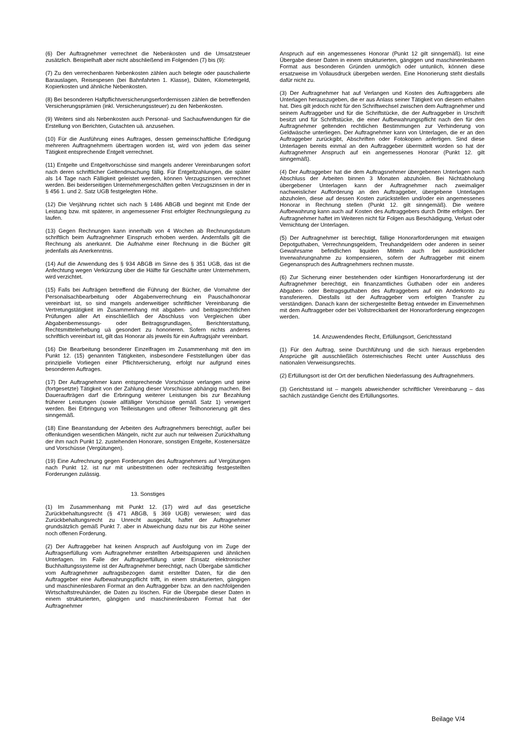(6) Der Auftragnehmer verrechnet die Nebenkosten und die Umsatzsteuer zusätzlich. Beispielhaft aber nicht abschließend im Folgenden (7) bis (9):
(7) Zu den verrechenbaren Nebenkosten zählen auch belegte oder pauschalierte Barauslagen, Reisespesen (bei Bahnfahrten 1. Klasse), Diäten, Kilometergeld, Kopierkosten und ähnliche Nebenkosten.
(8) Bei besonderen Haftpflichtversicherungserfordernissen zählen die betreffenden Versicherungsprämien (inkl. Versicherungssteuer) zu den Nebenkosten.
(9) Weiters sind als Nebenkosten auch Personal- und Sachaufwendungen für die Erstellung von Berichten, Gutachten uä. anzusehen.
(10) Für die Ausführung eines Auftrages, dessen gemeinschaftliche Erledigung mehreren Auftragnehmern übertragen worden ist, wird von jedem das seiner Tätigkeit entsprechende Entgelt verrechnet.
(11) Entgelte und Entgeltvorschüsse sind mangels anderer Vereinbarungen sofort nach deren schriftlicher Geltendmachung fällig. Für Entgeltzahlungen, die später als 14 Tage nach Fälligkeit geleistet werden, können Verzugszinsen verrechnet werden. Bei beiderseitigen Unternehmergeschäften gelten Verzugszinsen in der in § 456 1. und 2. Satz UGB festgelegten Höhe.
(12) Die Verjährung richtet sich nach § 1486 ABGB und beginnt mit Ende der Leistung bzw. mit späterer, in angemessener Frist erfolgter Rechnungslegung zu laufen.
(13) Gegen Rechnungen kann innerhalb von 4 Wochen ab Rechnungsdatum schriftlich beim Auftragnehmer Einspruch erhoben werden. Andernfalls gilt die Rechnung als anerkannt. Die Aufnahme einer Rechnung in die Bücher gilt jedenfalls als Anerkenntnis.
(14) Auf die Anwendung des § 934 ABGB im Sinne des § 351 UGB, das ist die Anfechtung wegen Verkürzung über die Hälfte für Geschäfte unter Unternehmern, wird verzichtet.
(15) Falls bei Aufträgen betreffend die Führung der Bücher, die Vornahme der Personalsachbearbeitung oder Abgabenverrechnung ein Pauschalhonorar vereinbart ist, so sind mangels anderweitiger schriftlicher Vereinbarung die Vertretungstätigkeit im Zusammenhang mit abgaben- und beitragsrechtlichen Prüfungen aller Art einschließlich der Abschluss von Vergleichen über Abgabenbemessungs- oder Beitragsgrundlagen, Berichterstattung, Rechtsmittelerhebung uä gesondert zu honorieren. Sofern nichts anderes schriftlich vereinbart ist, gilt das Honorar als jeweils für ein Auftragsjahr vereinbart.
(16) Die Bearbeitung besonderer Einzelfragen im Zusammenhang mit den im Punkt 12. (15) genannten Tätigkeiten, insbesondere Feststellungen über das prinzipielle Vorliegen einer Pflichtversicherung, erfolgt nur aufgrund eines besonderen Auftrages.
(17) Der Auftragnehmer kann entsprechende Vorschüsse verlangen und seine (fortgesetzte) Tätigkeit von der Zahlung dieser Vorschüsse abhängig machen. Bei Daueraufträgen darf die Erbringung weiterer Leistungen bis zur Bezahlung früherer Leistungen (sowie allfälliger Vorschüsse gemäß Satz 1) verweigert werden. Bei Erbringung von Teilleistungen und offener Teilhonorierung gilt dies sinngemäß.
(18) Eine Beanstandung der Arbeiten des Auftragnehmers berechtigt, außer bei offenkundigen wesentlichen Mängeln, nicht zur auch nur teilweisen Zurückhaltung der ihm nach Punkt 12. zustehenden Honorare, sonstigen Entgelte, Kostenersätze und Vorschüsse (Vergütungen).
(19) Eine Aufrechnung gegen Forderungen des Auftragnehmers auf Vergütungen nach Punkt 12. ist nur mit unbestrittenen oder rechtskräftig festgestellten Forderungen zulässig.
13. Sonstiges
(1) Im Zusammenhang mit Punkt 12. (17) wird auf das gesetzliche Zurückbehaltungsrecht (§ 471 ABGB, § 369 UGB) verwiesen; wird das Zurückbehaltungsrecht zu Unrecht ausgeübt, haftet der Auftragnehmer grundsätzlich gemäß Punkt 7. aber in Abweichung dazu nur bis zur Höhe seiner noch offenen Forderung.
(2) Der Auftraggeber hat keinen Anspruch auf Ausfolgung von im Zuge der Auftragserfüllung vom Auftragnehmer erstellten Arbeitspapieren und ähnlichen Unterlagen. Im Falle der Auftragserfüllung unter Einsatz elektronischer Buchhaltungssysteme ist der Auftragnehmer berechtigt, nach Übergabe sämtlicher vom Auftragnehmer auftragsbezogen damit erstellter Daten, für die den Auftraggeber eine Aufbewahrungspflicht trifft, in einem strukturierten, gängigen und maschinenlesbaren Format an den Auftraggeber bzw. an den nachfolgenden Wirtschaftstreuhänder, die Daten zu löschen. Für die Übergabe dieser Daten in einem strukturierten, gängigen und maschinenlesbaren Format hat der Auftragnehmer
Anspruch auf ein angemessenes Honorar (Punkt 12 gilt sinngemäß). Ist eine Übergabe dieser Daten in einem strukturierten, gängigen und maschinenlesbaren Format aus besonderen Gründen unmöglich oder untunlich, können diese ersatzweise im Vollausdruck übergeben werden. Eine Honorierung steht diesfalls dafür nicht zu.
(3) Der Auftragnehmer hat auf Verlangen und Kosten des Auftraggebers alle Unterlagen herauszugeben, die er aus Anlass seiner Tätigkeit von diesem erhalten hat. Dies gilt jedoch nicht für den Schriftwechsel zwischen dem Auftragnehmer und seinem Auftraggeber und für die Schriftstücke, die der Auftraggeber in Urschrift besitzt und für Schriftstücke, die einer Aufbewahrungspflicht nach den für den Auftragnehmer geltenden rechtlichen Bestimmungen zur Verhinderung von Geldwäsche unterliegen. Der Auftragnehmer kann von Unterlagen, die er an den Auftraggeber zurückgibt, Abschriften oder Fotokopien anfertigen. Sind diese Unterlagen bereits einmal an den Auftraggeber übermittelt worden so hat der Auftragnehmer Anspruch auf ein angemessenes Honorar (Punkt 12. gilt sinngemäß).
(4) Der Auftraggeber hat die dem Auftragsnehmer übergebenen Unterlagen nach Abschluss der Arbeiten binnen 3 Monaten abzuholen. Bei Nichtabholung übergebener Unterlagen kann der Auftragnehmer nach zweimaliger nachweislicher Aufforderung an den Auftraggeber, übergebene Unterlagen abzuholen, diese auf dessen Kosten zurückstellen und/oder ein angemessenes Honorar in Rechnung stellen (Punkt 12. gilt sinngemäß). Die weitere Aufbewahrung kann auch auf Kosten des Auftraggebers durch Dritte erfolgen. Der Auftragnehmer haftet im Weiteren nicht für Folgen aus Beschädigung, Verlust oder Vernichtung der Unterlagen.
(5) Der Auftragnehmer ist berechtigt, fällige Honorarforderungen mit etwaigen Depotguthaben, Verrechnungsgeldern, Treuhandgeldern oder anderen in seiner Gewahrsame befindlichen liquiden Mitteln auch bei ausdrücklicher Inverwahrungnahme zu kompensieren, sofern der Auftraggeber mit einem Gegenanspruch des Auftragnehmers rechnen musste.
(6) Zur Sicherung einer bestehenden oder künftigen Honorarforderung ist der Auftragnehmer berechtigt, ein finanzamtliches Guthaben oder ein anderes Abgaben- oder Beitragsguthaben des Auftraggebers auf ein Anderkonto zu transferieren. Diesfalls ist der Auftraggeber vom erfolgten Transfer zu verständigen. Danach kann der sichergestellte Betrag entweder im Einvernehmen mit dem Auftraggeber oder bei Vollstreckbarkeit der Honorarforderung eingezogen werden.
14. Anzuwendendes Recht, Erfüllungsort, Gerichtsstand
(1) Für den Auftrag, seine Durchführung und die sich hieraus ergebenden Ansprüche gilt ausschließlich österreichisches Recht unter Ausschluss des nationalen Verweisungsrechts.
(2) Erfüllungsort ist der Ort der beruflichen Niederlassung des Auftragnehmers.
(3) Gerichtsstand ist – mangels abweichender schriftlicher Vereinbarung – das sachlich zuständige Gericht des Erfüllungsortes.
Beilage V/4